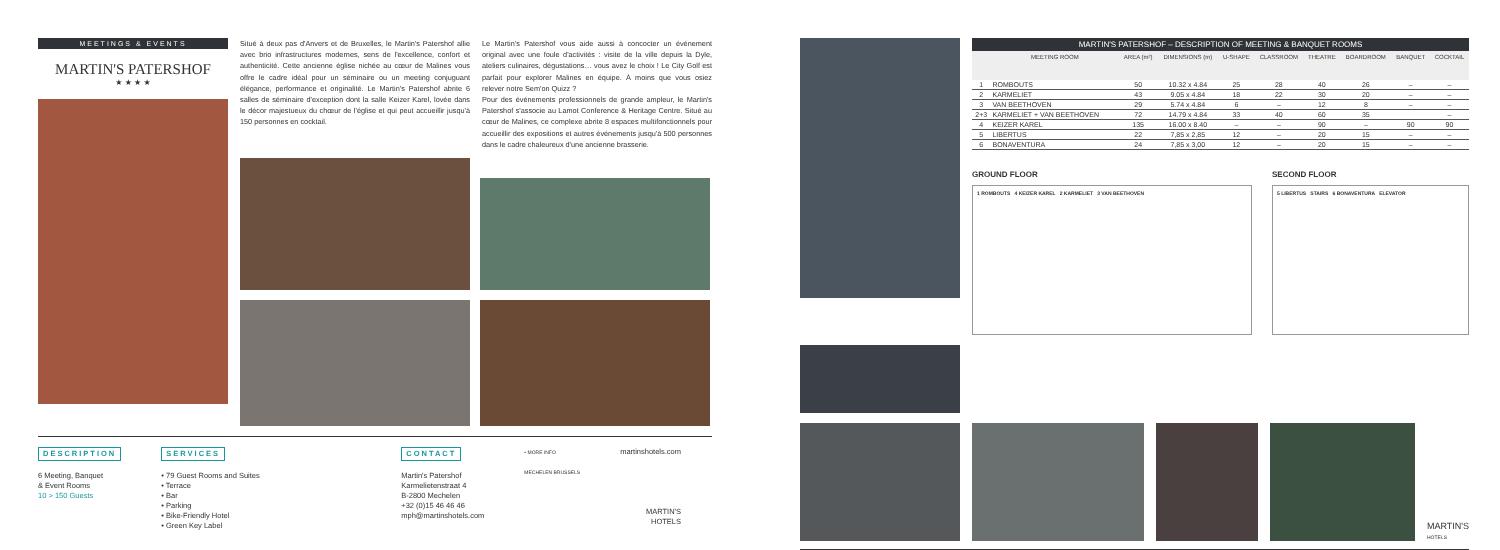MEETINGS & EVENTS
MARTIN'S PATERSHOF
★ ★ ★ ★
Situé à deux pas d'Anvers et de Bruxelles, le Martin's Patershof allie avec brio infrastructures modernes, sens de l'excellence, confort et authenticité. Cette ancienne église nichée au cœur de Malines vous offre le cadre idéal pour un séminaire ou un meeting conjuguant élégance, performance et originalité. Le Martin's Patershof abrite 6 salles de séminaire d'exception dont la salle Keizer Karel, lovée dans le décor majestueux du chœur de l'église et qui peut accueillir jusqu'à 150 personnes en cocktail.
Le Martin's Patershof vous aide aussi à concocter un événement original avec une foule d'activités : visite de la ville depuis la Dyle, ateliers culinaires, dégustations… vous avez le choix ! Le City Golf est parfait pour explorer Malines en équipe. À moins que vous osiez relever notre Sem'on Quizz ?
Pour des événements professionnels de grande ampleur, le Martin's Patershof s'associe au Lamot Conference & Heritage Centre. Situé au cœur de Malines, ce complexe abrite 8 espaces multifonctionnels pour accueillir des expositions et autres événements jusqu'à 500 personnes dans le cadre chaleureux d'une ancienne brasserie.
DESCRIPTION
6 Meeting, Banquet
& Event Rooms
10 > 150 Guests
SERVICES
• 79 Guest Rooms and Suites
• Terrace
• Bar
• Parking
• Bike-Friendly Hotel
• Green Key Label
CONTACT
Martin's Patershof
Karmelietenstraat 4
B-2800 Mechelen
+32 (0)15 46 46 46
mph@martinshotels.com
• MORE INFO
MECHELEN BRUSSELS
martinshotels.com
MARTIN'S
HOTELS
MARTIN'S PATERSHOF – DESCRIPTION OF MEETING & BANQUET ROOMS
| | MEETING ROOM | AREA (m²) | DIMENSIONS (m) | U-SHAPE | CLASSROOM | THEATRE | BOARDROOM | BANQUET | COCKTAIL |
| --- | --- | --- | --- | --- | --- | --- | --- | --- | --- |
| 1 | ROMBOUTS | 50 | 10.32 x 4.84 | 25 | 28 | 40 | 26 | – | – |
| 2 | KARMELIET | 43 | 9.05 x 4.84 | 18 | 22 | 30 | 20 | – | – |
| 3 | VAN BEETHOVEN | 29 | 5.74 x 4.84 | 6 | – | 12 | 8 | – | – |
| 2+3 | KARMELIET + VAN BEETHOVEN | 72 | 14.79 x 4.84 | 33 | 40 | 60 | 35 | | – |
| 4 | KEIZER KAREL | 135 | 16.00 x 8.40 | – | – | 90 | – | 90 | 90 |
| 5 | LIBERTUS | 22 | 7,85 x 2,85 | 12 | – | 20 | 15 | – | – |
| 6 | BONAVENTURA | 24 | 7,85 x 3,00 | 12 | – | 20 | 15 | – | – |
GROUND FLOOR
1 ROMBOUTS 4 KEIZER KAREL 2 KARMELIET 3 VAN BEETHOVEN
SECOND FLOOR
5 LIBERTUS STAIRS 6 BONAVENTURA ELEVATOR
MARTIN'S
HOTELS